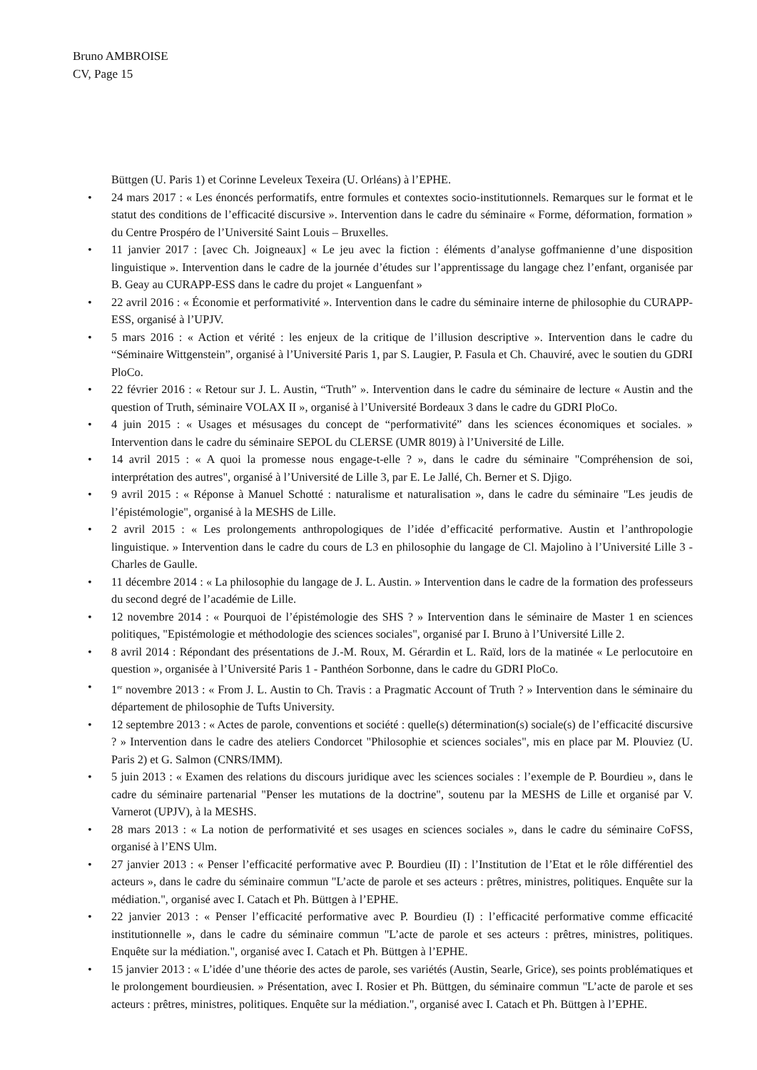Bruno AMBROISE
CV, Page 15
Büttgen (U. Paris 1) et Corinne Leveleux Texeira (U. Orléans) à l’EPHE.
• 24 mars 2017 : « Les énoncés performatifs, entre formules et contextes socio-institutionnels. Remarques sur le format et le statut des conditions de l’efficacité discursive ». Intervention dans le cadre du séminaire « Forme, déformation, formation » du Centre Prospéro de l’Université Saint Louis – Bruxelles.
• 11 janvier 2017 : [avec Ch. Joigneaux] « Le jeu avec la fiction : éléments d’analyse goffmanienne d’une disposition linguistique ». Intervention dans le cadre de la journée d’études sur l’apprentissage du langage chez l’enfant, organisée par B. Geay au CURAPP-ESS dans le cadre du projet « Languenfant »
• 22 avril 2016 : « Économie et performativité ». Intervention dans le cadre du séminaire interne de philosophie du CURAPP-ESS, organisé à l’UPJV.
• 5 mars 2016 : « Action et vérité : les enjeux de la critique de l’illusion descriptive ». Intervention dans le cadre du “Séminaire Wittgenstein”, organisé à l’Université Paris 1, par S. Laugier, P. Fasula et Ch. Chauviré, avec le soutien du GDRI PloCo.
• 22 février 2016 : « Retour sur J. L. Austin, “Truth” ». Intervention dans le cadre du séminaire de lecture « Austin and the question of Truth, séminaire VOLAX II », organisé à l’Université Bordeaux 3 dans le cadre du GDRI PloCo.
• 4 juin 2015 : « Usages et mésusages du concept de “performativité” dans les sciences économiques et sociales. » Intervention dans le cadre du séminaire SEPOL du CLERSE (UMR 8019) à l’Université de Lille.
• 14 avril 2015 : « A quoi la promesse nous engage-t-elle ? », dans le cadre du séminaire "Compréhension de soi, interprétation des autres", organisé à l’Université de Lille 3, par E. Le Jallé, Ch. Berner et S. Djigo.
• 9 avril 2015 : « Réponse à Manuel Schotté : naturalisme et naturalisation », dans le cadre du séminaire "Les jeudis de l’épistémologie", organisé à la MESHS de Lille.
• 2 avril 2015 : « Les prolongements anthropologiques de l’idée d’efficacité performative. Austin et l’anthropologie linguistique. » Intervention dans le cadre du cours de L3 en philosophie du langage de Cl. Majolino à l’Université Lille 3 - Charles de Gaulle.
• 11 décembre 2014 : « La philosophie du langage de J. L. Austin. » Intervention dans le cadre de la formation des professeurs du second degré de l’académie de Lille.
• 12 novembre 2014 : « Pourquoi de l’épistémologie des SHS ? » Intervention dans le séminaire de Master 1 en sciences politiques, "Epistémologie et méthodologie des sciences sociales", organisé par I. Bruno à l’Université Lille 2.
• 8 avril 2014 : Répondant des présentations de J.-M. Roux, M. Gérardin et L. Raïd, lors de la matinée « Le perlocutoire en question », organisée à l’Université Paris 1 - Panthéon Sorbonne, dans le cadre du GDRI PloCo.
• 1<sup>er</sup> novembre 2013 : « From J. L. Austin to Ch. Travis : a Pragmatic Account of Truth ? » Intervention dans le séminaire du département de philosophie de Tufts University.
• 12 septembre 2013 : « Actes de parole, conventions et société : quelle(s) détermination(s) sociale(s) de l’efficacité discursive ? » Intervention dans le cadre des ateliers Condorcet "Philosophie et sciences sociales", mis en place par M. Plouviez (U. Paris 2) et G. Salmon (CNRS/IMM).
• 5 juin 2013 : « Examen des relations du discours juridique avec les sciences sociales : l’exemple de P. Bourdieu », dans le cadre du séminaire partenarial "Penser les mutations de la doctrine", soutenu par la MESHS de Lille et organisé par V. Varnerot (UPJV), à la MESHS.
• 28 mars 2013 : « La notion de performativité et ses usages en sciences sociales », dans le cadre du séminaire CoFSS, organisé à l’ENS Ulm.
• 27 janvier 2013 : « Penser l’efficacité performative avec P. Bourdieu (II) : l’Institution de l’Etat et le rôle différentiel des acteurs », dans le cadre du séminaire commun "L’acte de parole et ses acteurs : prêtres, ministres, politiques. Enquête sur la médiation.", organisé avec I. Catach et Ph. Büttgen à l’EPHE.
• 22 janvier 2013 : « Penser l’efficacité performative avec P. Bourdieu (I) : l’efficacité performative comme efficacité institutionnelle », dans le cadre du séminaire commun "L’acte de parole et ses acteurs : prêtres, ministres, politiques. Enquête sur la médiation.", organisé avec I. Catach et Ph. Büttgen à l’EPHE.
• 15 janvier 2013 : « L’idée d’une théorie des actes de parole, ses variétés (Austin, Searle, Grice), ses points problématiques et le prolongement bourdieusien. » Présentation, avec I. Rosier et Ph. Büttgen, du séminaire commun "L’acte de parole et ses acteurs : prêtres, ministres, politiques. Enquête sur la médiation.", organisé avec I. Catach et Ph. Büttgen à l’EPHE.